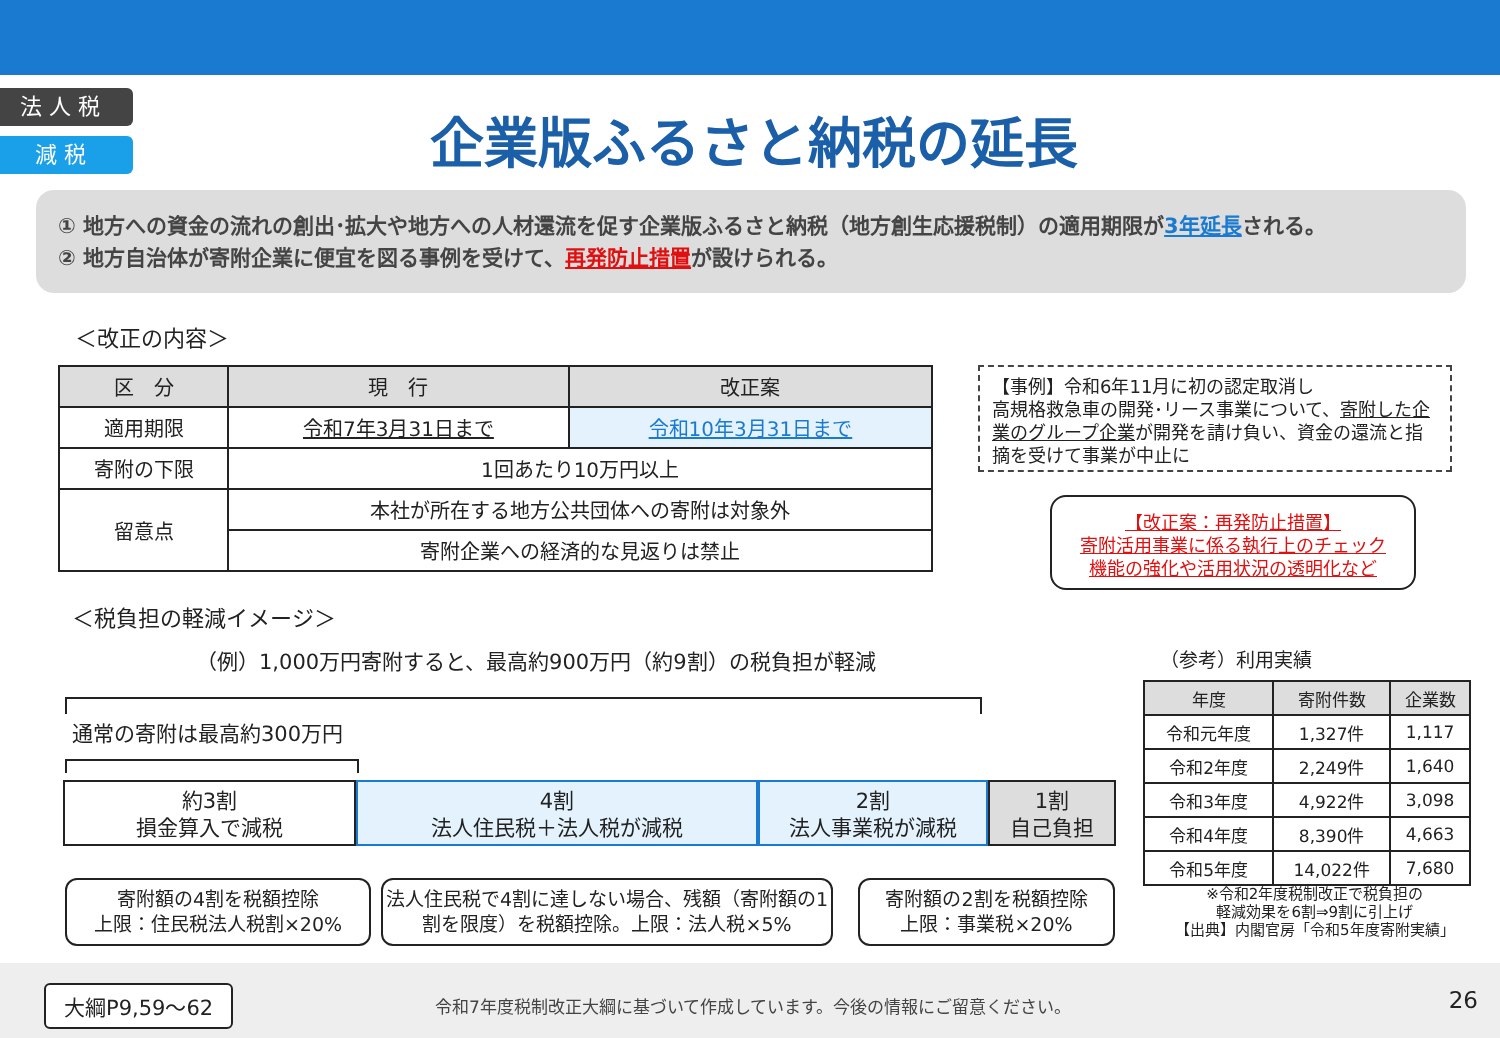法 人 税
減 税
企業版ふるさと納税の延長
① 地方への資金の流れの創出･拡大や地方への人材還流を促す企業版ふるさと納税（地方創生応援税制）の適用期限が3年延長される。
② 地方自治体が寄附企業に便宜を図る事例を受けて、再発防止措置が設けられる。
＜改正の内容＞
| 区 分 | 現 行 | 改正案 |
| --- | --- | --- |
| 適用期限 | 令和7年3月31日まで | 令和10年3月31日まで |
| 寄附の下限 | 1回あたり10万円以上 | |
| 留意点 | 本社が所在する地方公共団体への寄附は対象外 | |
| | 寄附企業への経済的な見返りは禁止 | |
【事例】令和6年11月に初の認定取消し
高規格救急車の開発･リース事業について、寄附した企業のグループ企業が開発を請け負い、資金の還流と指摘を受けて事業が中止に
【改正案：再発防止措置】
寄附活用事業に係る執行上のチェック
機能の強化や活用状況の透明化など
＜税負担の軽減イメージ＞
（例）1,000万円寄附すると、最高約900万円（約9割）の税負担が軽減
通常の寄附は最高約300万円
約3割
損金算入で減税
4割
法人住民税＋法人税が減税
2割
法人事業税が減税
1割
自己負担
寄附額の4割を税額控除
上限：住民税法人税割×20%
法人住民税で4割に達しない場合、残額（寄附額の1割を限度）を税額控除。上限：法人税×5%
寄附額の2割を税額控除
上限：事業税×20%
（参考）利用実績
| 年度 | 寄附件数 | 企業数 |
| --- | --- | --- |
| 令和元年度 | 1,327件 | 1,117 |
| 令和2年度 | 2,249件 | 1,640 |
| 令和3年度 | 4,922件 | 3,098 |
| 令和4年度 | 8,390件 | 4,663 |
| 令和5年度 | 14,022件 | 7,680 |
※令和2年度税制改正で税負担の
軽減効果を6割⇒9割に引上げ
【出典】内閣官房「令和5年度寄附実績」
大綱P9,59～62
令和7年度税制改正大綱に基づいて作成しています。今後の情報にご留意ください。
26